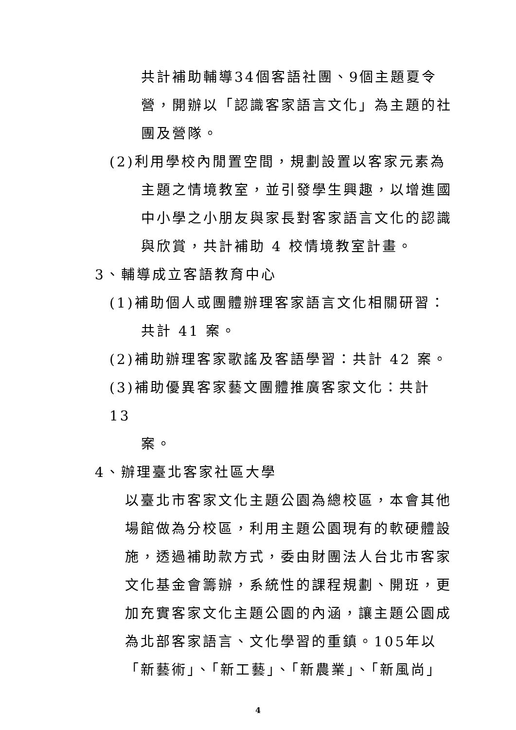共計補助輔導34個客語社團、9個主題夏令營，開辦以「認識客家語言文化」為主題的社團及營隊。
(2)利用學校內閒置空間，規劃設置以客家元素為
主題之情境教室，並引發學生興趣，以增進國中小學之小朋友與家長對客家語言文化的認識與欣賞，共計補助 4 校情境教室計畫。
3、輔導成立客語教育中心
(1)補助個人或團體辦理客家語言文化相關研習：
共計 41 案。
(2)補助辦理客家歌謠及客語學習：共計 42 案。
(3)補助優異客家藝文團體推廣客家文化：共計 13
案。
4、辦理臺北客家社區大學
以臺北市客家文化主題公園為總校區，本會其他場館做為分校區，利用主題公園現有的軟硬體設施，透過補助款方式，委由財團法人台北市客家文化基金會籌辦，系統性的課程規劃、開班，更加充實客家文化主題公園的內涵，讓主題公園成為北部客家語言、文化學習的重鎮。105年以「新藝術」、「新工藝」、「新農業」、「新風尚」
4